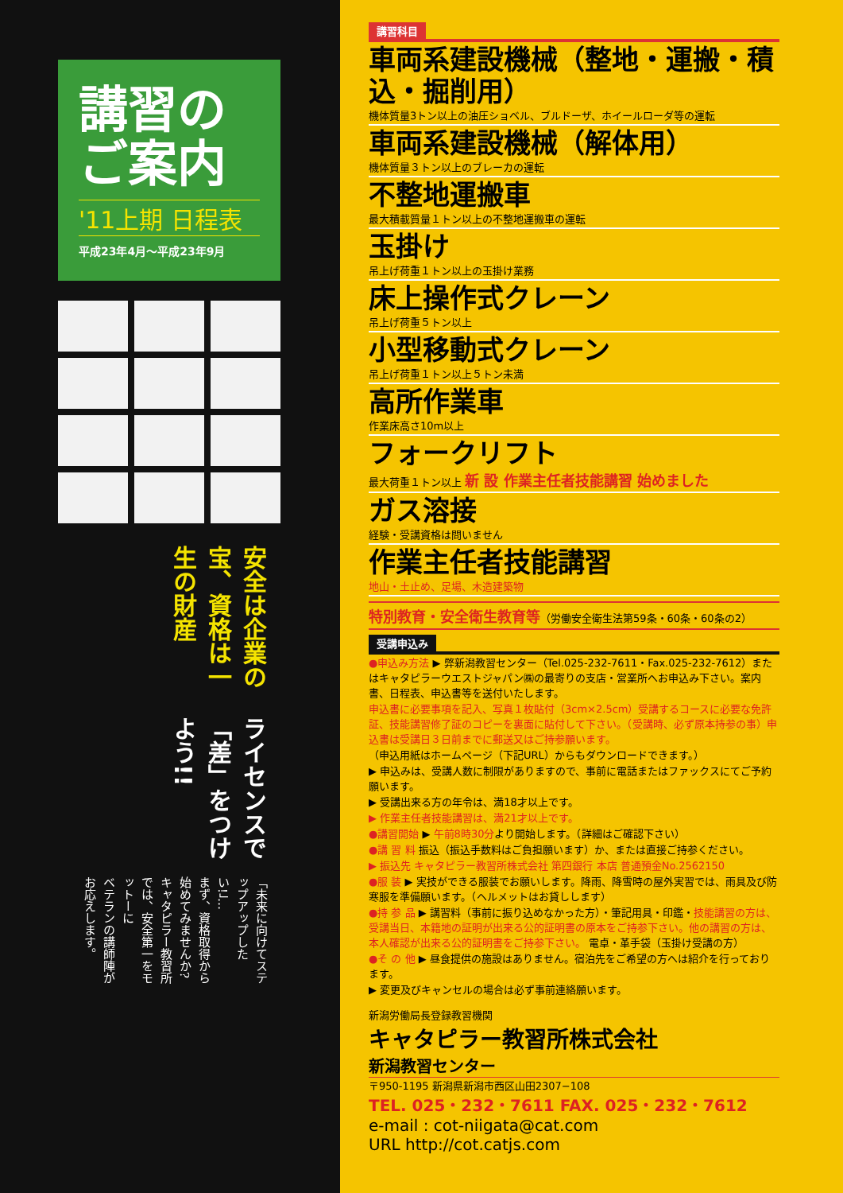講習の
ご案内
'11上期 日程表
平成23年4月～平成23年9月
安全は企業の宝、資格は一生の財産
ライセンスで「差」をつけよう!!
「未来に向けてステップアップしたい!」…
まず、資格取得から始めてみませんか?
キャタピラー教習所では、安全第一をモットーに
ベテランの講師陣がお応えします。
講習科目
車両系建設機械（整地・運搬・積込・掘削用）
機体質量3トン以上の油圧ショベル、ブルドーザ、ホイールローダ等の運転
車両系建設機械（解体用）
機体質量３トン以上のブレーカの運転
不整地運搬車
最大積載質量１トン以上の不整地運搬車の運転
玉掛け
吊上げ荷重１トン以上の玉掛け業務
床上操作式クレーン
吊上げ荷重５トン以上
小型移動式クレーン
吊上げ荷重１トン以上５トン未満
高所作業車
作業床高さ10m以上
フォークリフト
最大荷重１トン以上 新 設 作業主任者技能講習 始めました
ガス溶接
経験・受講資格は問いません
作業主任者技能講習
地山・土止め、足場、木造建築物
特別教育・安全衛生教育等（労働安全衛生法第59条・60条・60条の2）
受講申込み
●申込み方法 ▶ 弊新潟教習センター（Tel.025-232-7611・Fax.025-232-7612）またはキャタピラーウエストジャパン㈱の最寄りの支店・営業所へお申込み下さい。案内書、日程表、申込書等を送付いたします。
申込書に必要事項を記入、写真１枚貼付（3cm×2.5cm）受講するコースに必要な免許証、技能講習修了証のコピーを裏面に貼付して下さい。（受講時、必ず原本持参の事）申込書は受講日３日前までに郵送又はご持参願います。
（申込用紙はホームページ（下記URL）からもダウンロードできます。）
▶ 申込みは、受講人数に制限がありますので、事前に電話またはファックスにてご予約願います。
▶ 受講出来る方の年令は、満18才以上です。
▶ 作業主任者技能講習は、満21才以上です。
●講習開始 ▶ 午前8時30分より開始します。（詳細はご確認下さい）
●講 習 料 振込（振込手数料はご負担願います）か、または直接ご持参ください。
▶ 振込先 キャタピラー教習所株式会社 第四銀行 本店 普通預金No.2562150
●服 装 ▶ 実技ができる服装でお願いします。降雨、降雪時の屋外実習では、雨具及び防寒服を準備願います。（ヘルメットはお貸しします）
●持 参 品 ▶ 講習料（事前に振り込めなかった方）・筆記用具・印鑑・技能講習の方は、受講当日、本籍地の証明が出来る公的証明書の原本をご持参下さい。他の講習の方は、本人確認が出来る公的証明書をご持参下さい。 電卓・革手袋（玉掛け受講の方）
●そ の 他 ▶ 昼食提供の施設はありません。宿泊先をご希望の方へは紹介を行っております。
▶ 変更及びキャンセルの場合は必ず事前連絡願います。
新潟労働局長登録教習機関
キャタピラー教習所株式会社
新潟教習センター
〒950-1195 新潟県新潟市西区山田2307−108
TEL. 025・232・7611 FAX. 025・232・7612
e-mail : cot-niigata@cat.com
URL http://cot.catjs.com